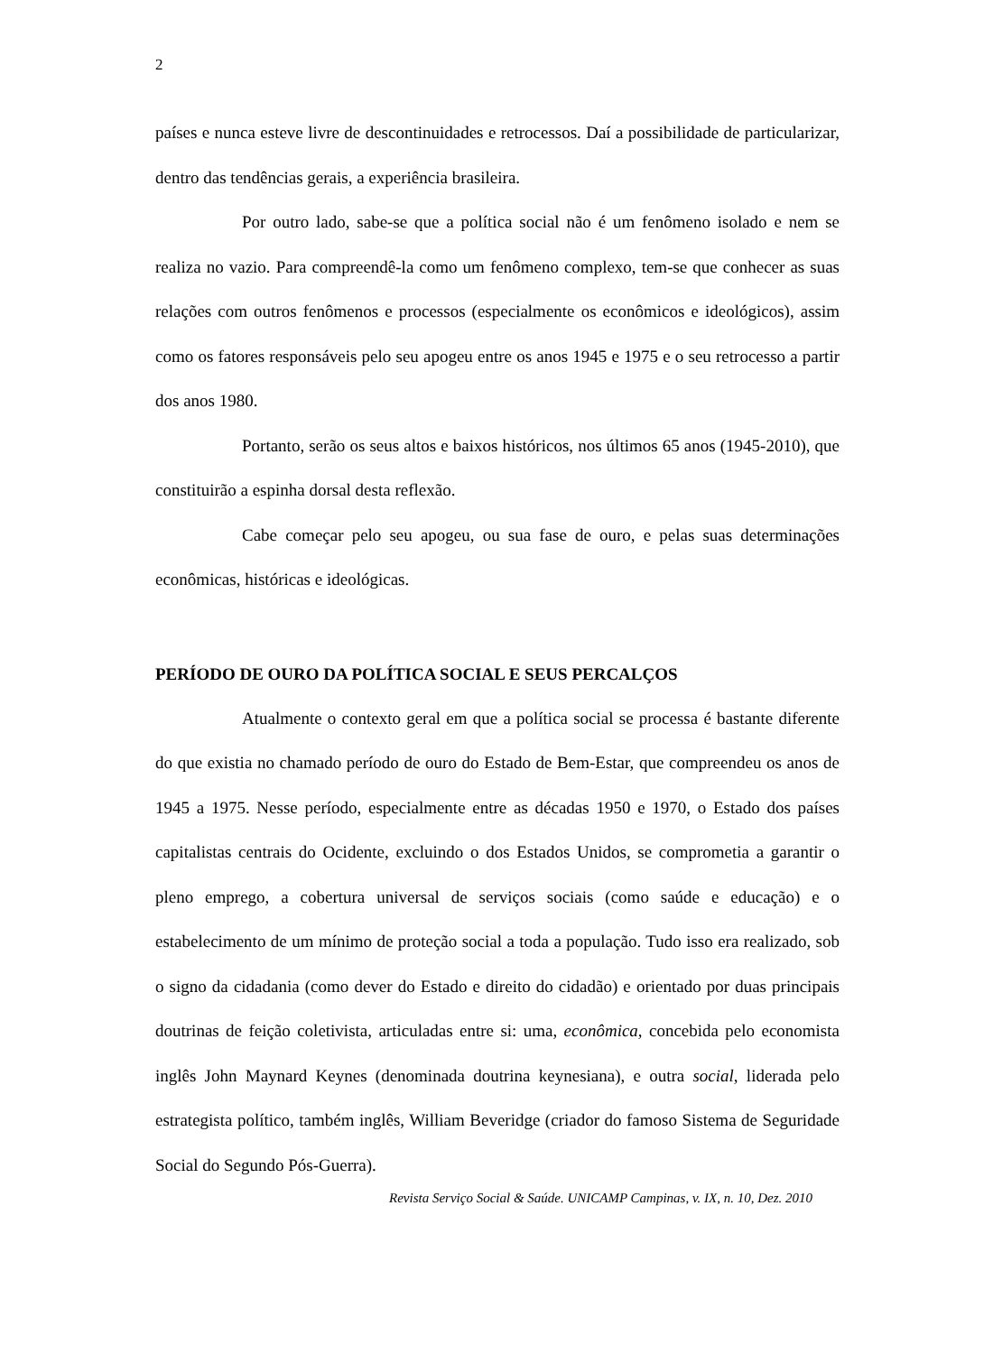2
países e nunca esteve livre de descontinuidades e retrocessos. Daí a possibilidade de particularizar, dentro das tendências gerais, a experiência brasileira.
Por outro lado, sabe-se que a política social não é um fenômeno isolado e nem se realiza no vazio. Para compreendê-la como um fenômeno complexo, tem-se que conhecer as suas relações com outros fenômenos e processos (especialmente os econômicos e ideológicos), assim como os fatores responsáveis pelo seu apogeu entre os anos 1945 e 1975 e o seu retrocesso a partir dos anos 1980.
Portanto, serão os seus altos e baixos históricos, nos últimos 65 anos (1945-2010), que constituirão a espinha dorsal desta reflexão.
Cabe começar pelo seu apogeu, ou sua fase de ouro, e pelas suas determinações econômicas, históricas e ideológicas.
PERÍODO DE OURO DA POLÍTICA SOCIAL E SEUS PERCALÇOS
Atualmente o contexto geral em que a política social se processa é bastante diferente do que existia no chamado período de ouro do Estado de Bem-Estar, que compreendeu os anos de 1945 a 1975. Nesse período, especialmente entre as décadas 1950 e 1970, o Estado dos países capitalistas centrais do Ocidente, excluindo o dos Estados Unidos, se comprometia a garantir o pleno emprego, a cobertura universal de serviços sociais (como saúde e educação) e o estabelecimento de um mínimo de proteção social a toda a população. Tudo isso era realizado, sob o signo da cidadania (como dever do Estado e direito do cidadão) e orientado por duas principais doutrinas de feição coletivista, articuladas entre si: uma, econômica, concebida pelo economista inglês John Maynard Keynes (denominada doutrina keynesiana), e outra social, liderada pelo estrategista político, também inglês, William Beveridge (criador do famoso Sistema de Seguridade Social do Segundo Pós-Guerra).
Revista Serviço Social & Saúde. UNICAMP Campinas, v. IX, n. 10, Dez. 2010